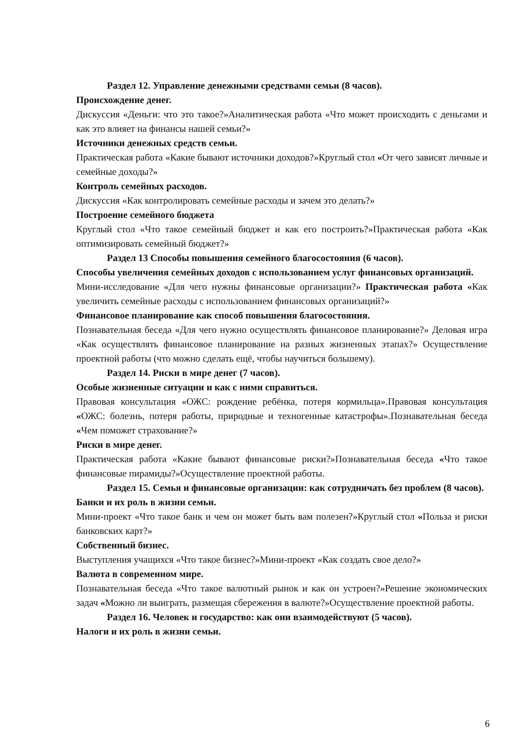Раздел 12. Управление денежными средствами семьи (8 часов).
Происхождение денег.
Дискуссия «Деньги: что это такое?»Аналитическая работа «Что может происходить с деньгами и как это влияет на финансы нашей семьи?»
Источники денежных средств семьи.
Практическая работа «Какие бывают источники доходов?»Круглый стол «От чего зависят личные и семейные доходы?»
Контроль семейных расходов.
Дискуссия «Как контролировать семейные расходы и зачем это делать?»
Построение семейного бюджета
Круглый стол «Что такое семейный бюджет и как его построить?»Практическая работа «Как оптимизировать семейный бюджет?»
Раздел 13 Способы повышения семейного благосостояния (6 часов).
Способы увеличения семейных доходов с использованием услуг финансовых организаций.
Мини-исследование «Для чего нужны финансовые организации?» Практическая работа «Как увеличить семейные расходы с использованием финансовых организаций?»
Финансовое планирование как способ повышения благосостояния.
Познавательная беседа «Для чего нужно осуществлять финансовое планирование?» Деловая игра «Как осуществлять финансовое планирование на разных жизненных этапах?» Осуществление проектной работы (что можно сделать ещё, чтобы научиться большему).
Раздел 14. Риски в мире денег (7 часов).
Особые жизненные ситуации и как с ними справиться.
Правовая консультация «ОЖС: рождение ребёнка, потеря кормильца».Правовая консультация «ОЖС: болезнь, потеря работы, природные и техногенные катастрофы».Познавательная беседа «Чем поможет страхование?»
Риски в мире денег.
Практическая работа «Какие бывают финансовые риски?»Познавательная беседа «Что такое финансовые пирамиды?»Осуществление проектной работы.
Раздел 15. Семья и финансовые организации: как сотрудничать без проблем (8 часов).
Банки и их роль в жизни семьи.
Мини-проект «Что такое банк и чем он может быть вам полезен?»Круглый стол «Польза и риски банковских карт?»
Собственный бизнес.
Выступления учащихся «Что такое бизнес?»Мини-проект «Как создать свое дело?»
Валюта в современном мире.
Познавательная беседа «Что такое валютный рынок и как он устроен?»Решение экономических задач «Можно ли выиграть, размещая сбережения в валюте?»Осуществление проектной работы.
Раздел 16. Человек и государство: как они взаимодействуют (5 часов).
Налоги и их роль в жизни семьи.
6